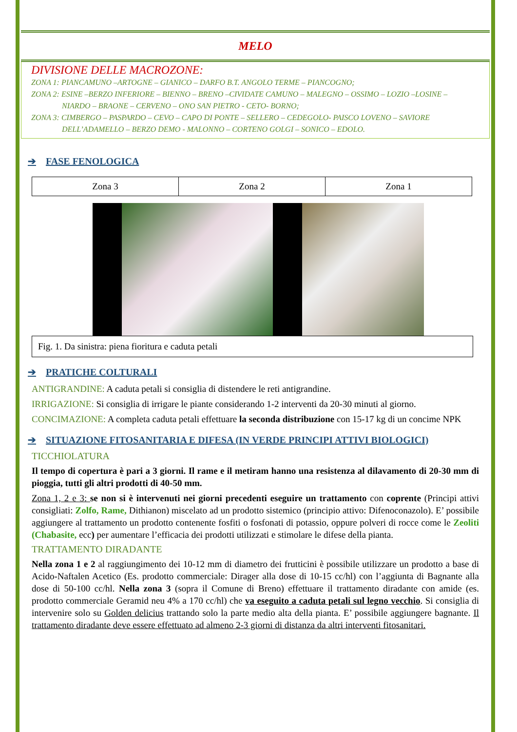MELO
DIVISIONE DELLE MACROZONE:
ZONA 1: PIANCAMUNO –ARTOGNE – GIANICO – DARFO B.T. ANGOLO TERME – PIANCOGNO;
ZONA 2: ESINE –BERZO INFERIORE – BIENNO – BRENO –CIVIDATE CAMUNO – MALEGNO – OSSIMO – LOZIO –LOSINE –
NIARDO – BRAONE – CERVENO – ONO SAN PIETRO - CETO- BORNO;
ZONA 3: CIMBERGO – PASPARDO – CEVO – CAPO DI PONTE – SELLERO – CEDEGOLO- PAISCO LOVENO – SAVIORE
DELL’ADAMELLO – BERZO DEMO - MALONNO – CORTENO GOLGI – SONICO – EDOLO.
➔ FASE FENOLOGICA
| Zona 3 | Zona 2 | Zona 1 |
Fig. 1. Da sinistra: piena fioritura e caduta petali
➔ PRATICHE COLTURALI
ANTIGRANDINE: A caduta petali si consiglia di distendere le reti antigrandine.
IRRIGAZIONE: Si consiglia di irrigare le piante considerando 1-2 interventi da 20-30 minuti al giorno.
CONCIMAZIONE: A completa caduta petali effettuare la seconda distribuzione con 15-17 kg di un concime NPK
➔ SITUAZIONE FITOSANITARIA E DIFESA (IN VERDE PRINCIPI ATTIVI BIOLOGICI)
TICCHIOLATURA
Il tempo di copertura è pari a 3 giorni. Il rame e il metiram hanno una resistenza al dilavamento di 20-30 mm di pioggia, tutti gli altri prodotti di 40-50 mm.
Zona 1, 2 e 3: se non si è intervenuti nei giorni precedenti eseguire un trattamento con coprente (Principi attivi consigliati: Zolfo, Rame, Dithianon) miscelato ad un prodotto sistemico (principio attivo: Difenoconazolo). E’ possibile aggiungere al trattamento un prodotto contenente fosfiti o fosfonati di potassio, oppure polveri di rocce come le Zeoliti (Chabasite, ecc) per aumentare l’efficacia dei prodotti utilizzati e stimolare le difese della pianta.
TRATTAMENTO DIRADANTE
Nella zona 1 e 2 al raggiungimento dei 10-12 mm di diametro dei frutticini è possibile utilizzare un prodotto a base di Acido-Naftalen Acetico (Es. prodotto commerciale: Dirager alla dose di 10-15 cc/hl) con l’aggiunta di Bagnante alla dose di 50-100 cc/hl. Nella zona 3 (sopra il Comune di Breno) effettuare il trattamento diradante con amide (es. prodotto commerciale Geramid neu 4% a 170 cc/hl) che va eseguito a caduta petali sul legno vecchio. Si consiglia di intervenire solo su Golden delicius trattando solo la parte medio alta della pianta. E’ possibile aggiungere bagnante. Il trattamento diradante deve essere effettuato ad almeno 2-3 giorni di distanza da altri interventi fitosanitari.